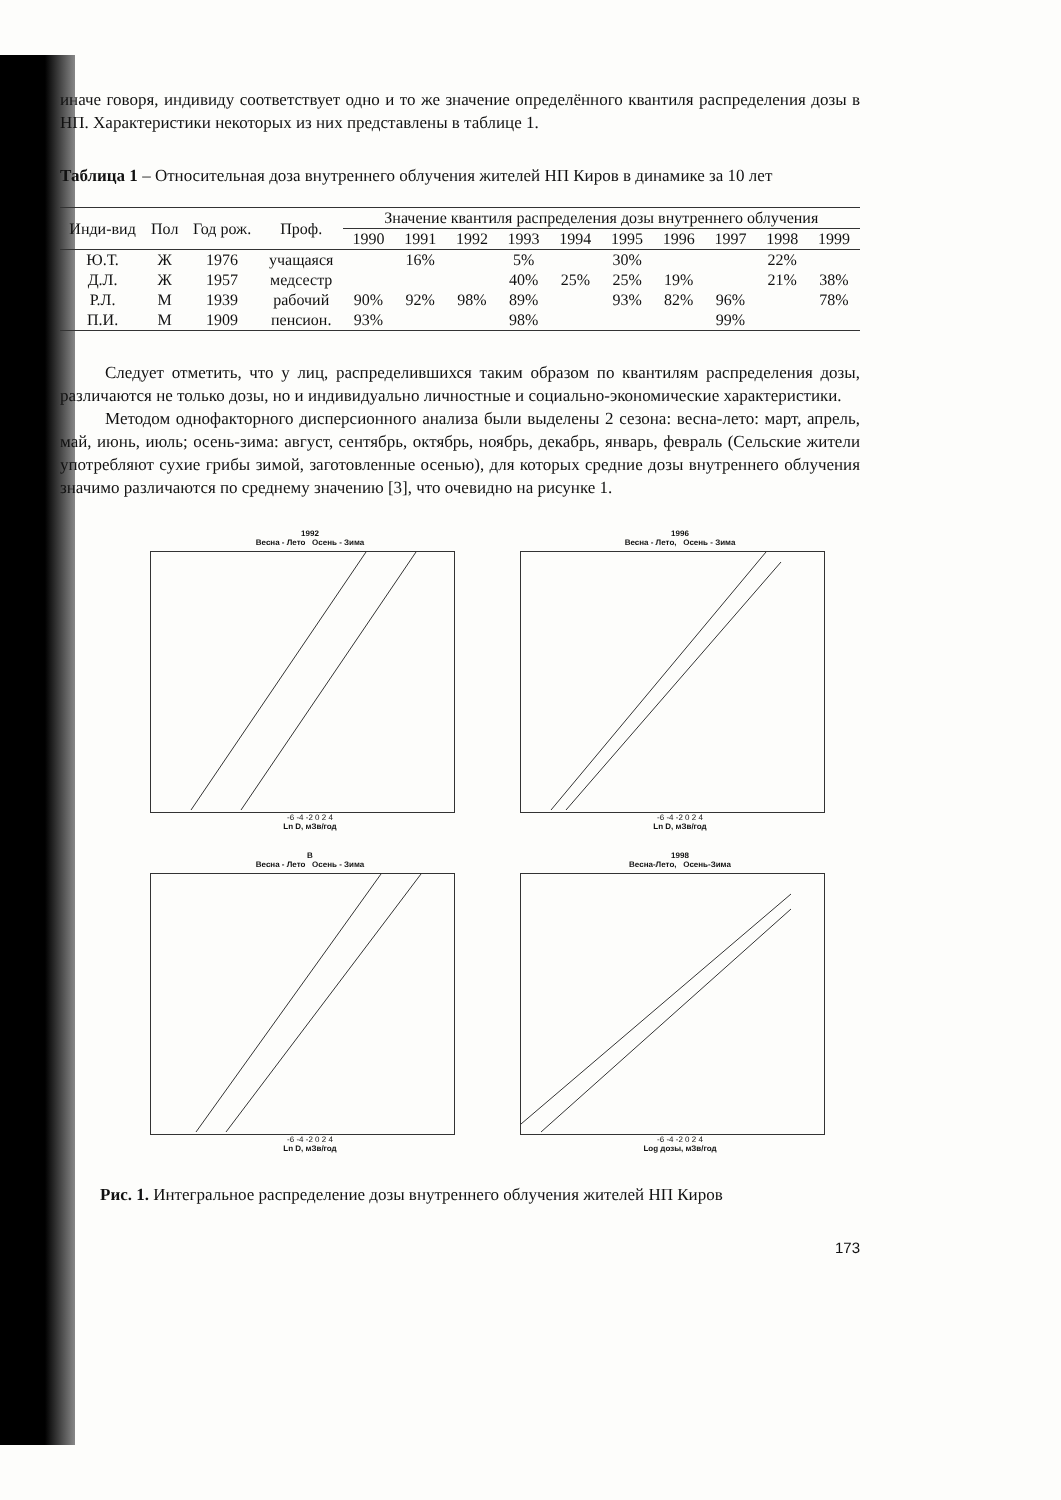иначе говоря, индивиду соответствует одно и то же значение определённого квантиля распределения дозы в НП. Характеристики некоторых из них представлены в таблице 1.
Таблица 1 – Относительная доза внутреннего облучения жителей НП Киров в динамике за 10 лет
| Инди-вид | Пол | Год рож. | Проф. | Значение квантиля распределения дозы внутреннего облучения | | | | | | | | | |
| --- | --- | --- | --- | --- | --- | --- | --- | --- | --- | --- | --- | --- | --- |
| | | | | 1990 | 1991 | 1992 | 1993 | 1994 | 1995 | 1996 | 1997 | 1998 | 1999 |
| Ю.Т. | Ж | 1976 | учащаяся | | 16% | | 5% | | 30% | | | 22% | |
| Д.Л. | Ж | 1957 | медсестр | | | | 40% | 25% | 25% | 19% | | 21% | 38% |
| Р.Л. | М | 1939 | рабочий | 90% | 92% | 98% | 89% | | 93% | 82% | 96% | | 78% |
| П.И. | М | 1909 | пенсион. | 93% | | | 98% | | | | 99% | | |
Следует отметить, что у лиц, распределившихся таким образом по квантилям распределения дозы, различаются не только дозы, но и индивидуально личностные и социально-экономические характеристики.
Методом однофакторного дисперсионного анализа были выделены 2 сезона: весна-лето: март, апрель, май, июнь, июль; осень-зима: август, сентябрь, октябрь, ноябрь, декабрь, январь, февраль (Сельские жители употребляют сухие грибы зимой, заготовленные осенью), для которых средние дозы внутреннего облучения значимо различаются по среднему значению [3], что очевидно на рисунке 1.
1992
Весна - Лето Осень - Зима
-6 -4 -2 0 2 4
Ln D, мЗв/год
1996
Весна - Лето, Осень - Зима
-6 -4 -2 0 2 4
Ln D, мЗв/год
В
Весна - Лето Осень - Зима
-6 -4 -2 0 2 4
Ln D, мЗв/год
1998
Весна-Лето, Осень-Зима
-6 -4 -2 0 2 4
Log дозы, мЗв/год
Рис. 1. Интегральное распределение дозы внутреннего облучения жителей НП Киров
173